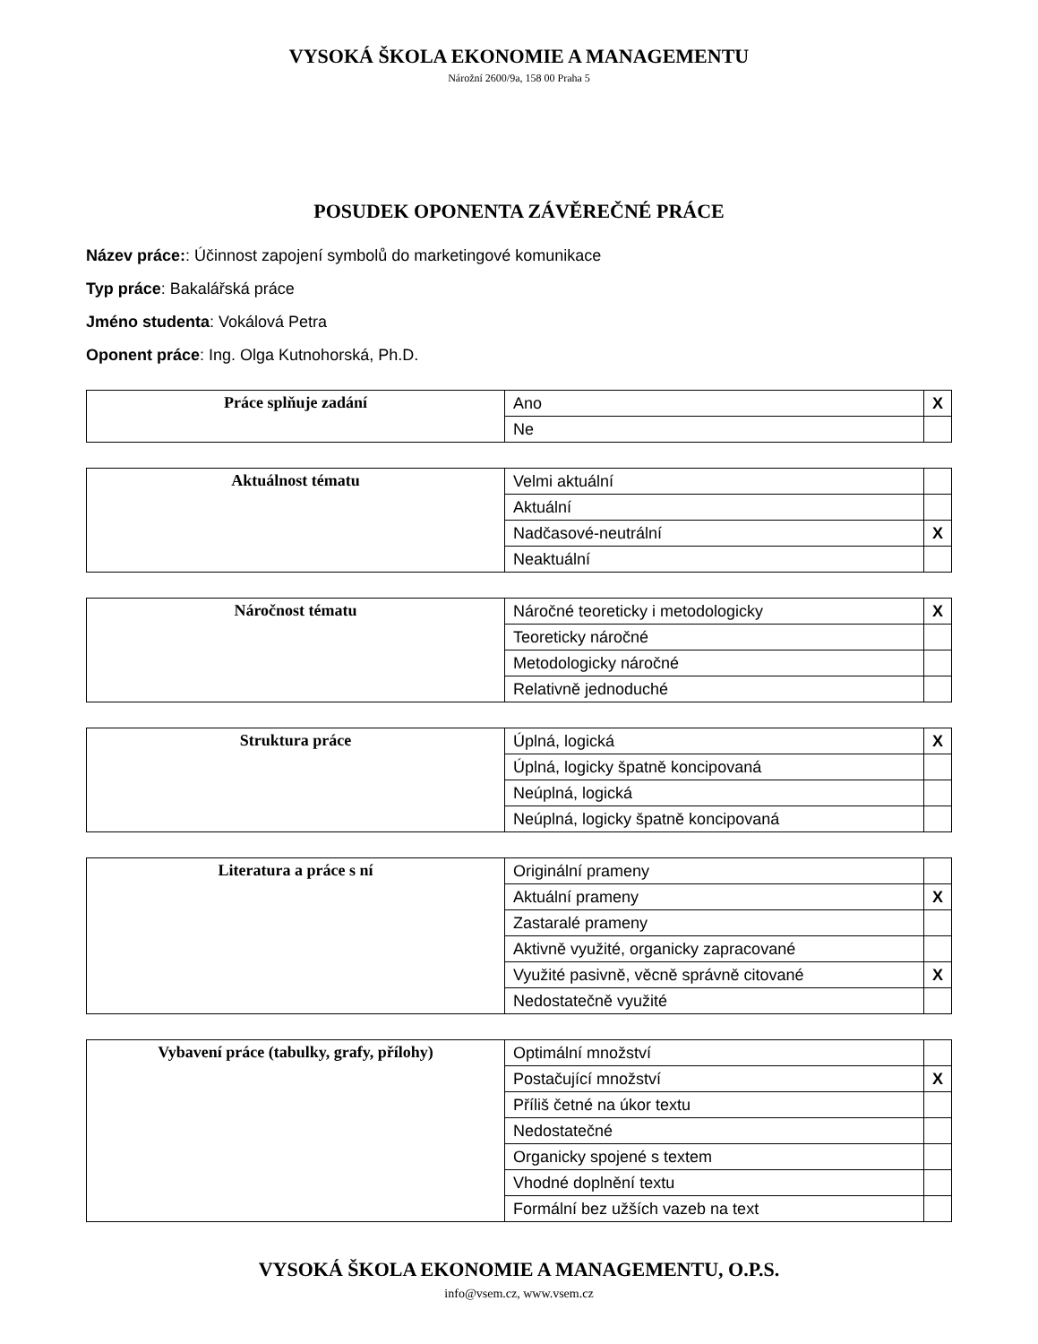VYSOKÁ ŠKOLA EKONOMIE A MANAGEMENTU
Nárožní 2600/9a, 158 00 Praha 5
POSUDEK OPONENTA ZÁVĚREČNÉ PRÁCE
Název práce:: Účinnost zapojení symbolů do marketingové komunikace
Typ práce: Bakalářská práce
Jméno studenta: Vokálová Petra
Oponent práce: Ing. Olga Kutnohorská, Ph.D.
| Práce splňuje zadání | Ano | X |
| | Ne | |
| Aktuálnost tématu | Velmi aktuální | |
| | Aktuální | |
| | Nadčasové-neutrální | X |
| | Neaktuální | |
| Náročnost tématu | Náročné teoreticky i metodologicky | X |
| | Teoreticky náročné | |
| | Metodologicky náročné | |
| | Relativně jednoduché | |
| Struktura práce | Úplná, logická | X |
| | Úplná, logicky špatně koncipovaná | |
| | Neúplná, logická | |
| | Neúplná, logicky špatně koncipovaná | |
| Literatura a práce s ní | Originální prameny | |
| | Aktuální prameny | X |
| | Zastaralé prameny | |
| | Aktivně využité, organicky zapracované | |
| | Využité pasivně, věcně správně citované | X |
| | Nedostatečně využité | |
| Vybavení práce (tabulky, grafy, přílohy) | Optimální množství | |
| | Postačující množství | X |
| | Příliš četné na úkor textu | |
| | Nedostatečné | |
| | Organicky spojené s textem | |
| | Vhodné doplnění textu | |
| | Formální bez užších vazeb na text | |
VYSOKÁ ŠKOLA EKONOMIE A MANAGEMENTU, O.P.S.
info@vsem.cz, www.vsem.cz